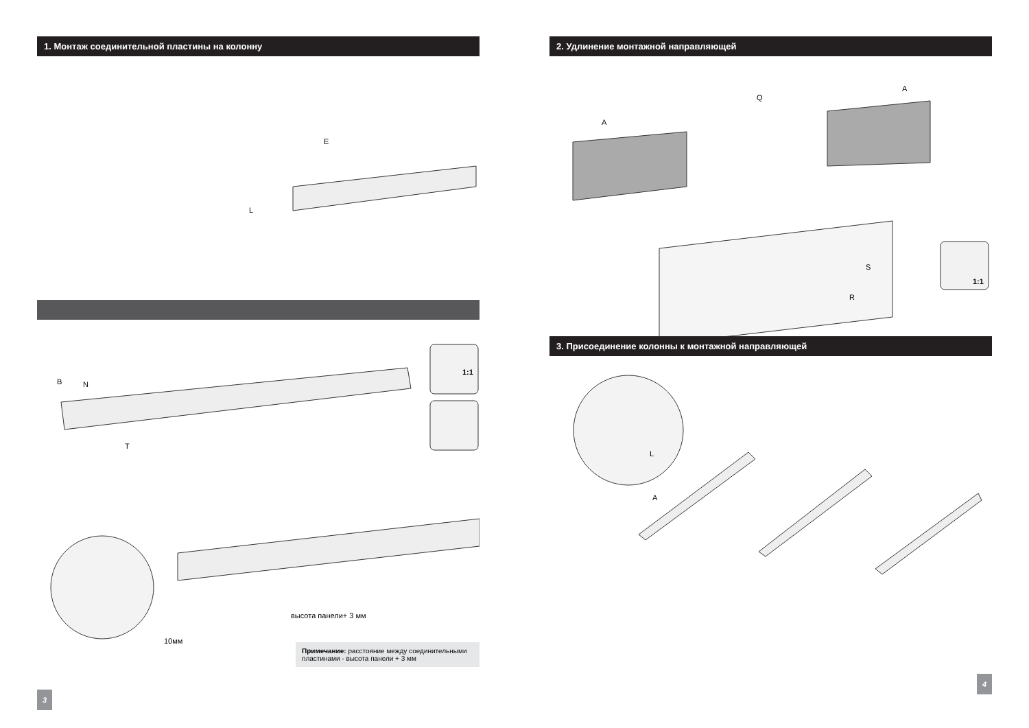1. Монтаж соединительной пластины на колонну
E
L
B N
T
1:1
высота панели+ 3 мм
10мм
Примечание: расстояние между соединительными пластинами - высота панели + 3 мм
3
2. Удлинение монтажной направляющей
A
Q
A
S
R
1:1
3. Присоединение колонны к монтажной направляющей
L
A
4